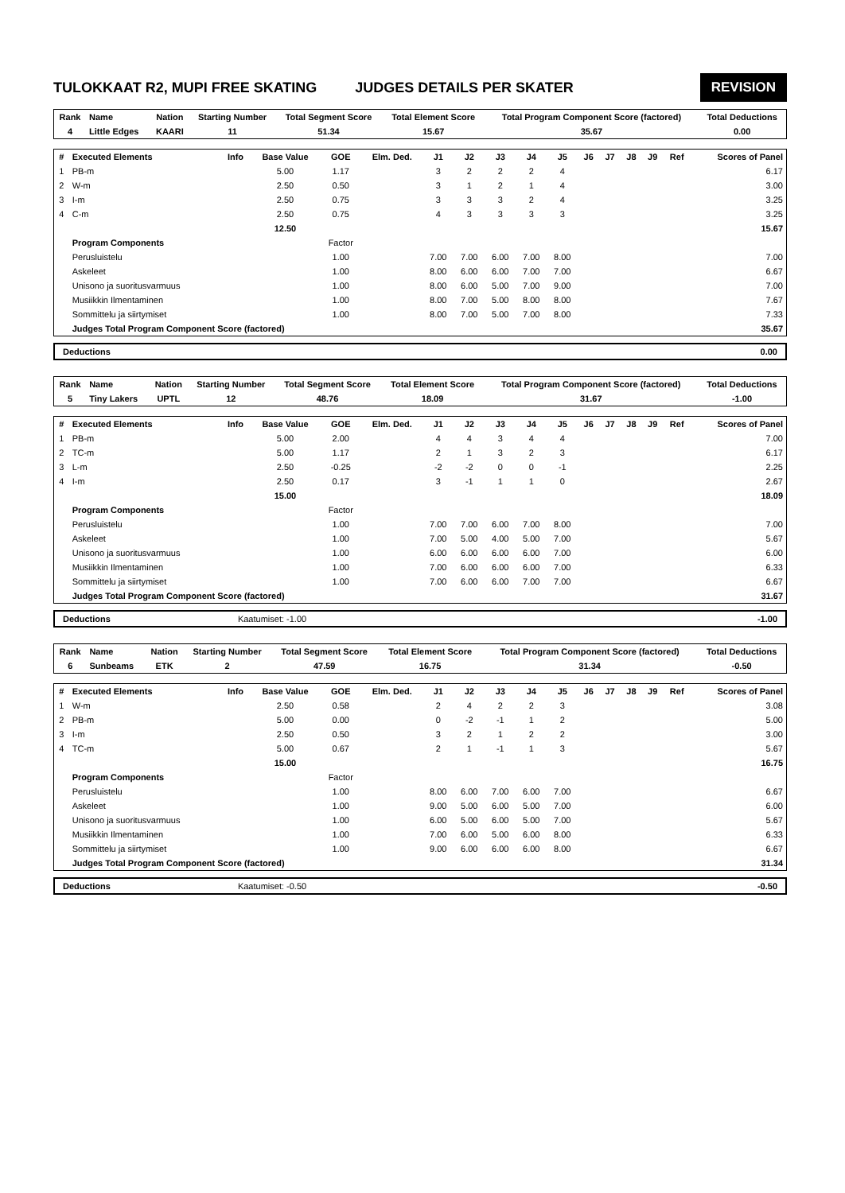TULOKKAAT R2, MUPI FREE SKATING
JUDGES DETAILS PER SKATER
REVISION
| Rank | Name | Nation | Starting Number | Total Segment Score | Total Element Score | Total Program Component Score (factored) | Total Deductions |
| --- | --- | --- | --- | --- | --- | --- | --- |
| 4 | Little Edges | KAARI | 11 | 51.34 | 15.67 | 35.67 | 0.00 |
| # | Executed Elements | Info | Base Value | GOE | Elm. Ded. | J1 | J2 | J3 | J4 | J5 | J6 | J7 | J8 | J9 | Ref | Scores of Panel |
| --- | --- | --- | --- | --- | --- | --- | --- | --- | --- | --- | --- | --- | --- | --- | --- | --- |
| 1 | PB-m | | 5.00 | 1.17 | | 3 | 2 | 2 | 2 | 4 | | | | | | 6.17 |
| 2 | W-m | | 2.50 | 0.50 | | 3 | 1 | 2 | 1 | 4 | | | | | | 3.00 |
| 3 | I-m | | 2.50 | 0.75 | | 3 | 3 | 3 | 2 | 4 | | | | | | 3.25 |
| 4 | C-m | | 2.50 | 0.75 | | 4 | 3 | 3 | 3 | 3 | | | | | | 3.25 |
| | | | 12.50 | | | | | | | | | | | | | 15.67 |
| | Program Components | | | Factor | | | | | | | | | | | | |
| | Perusluistelu | | | 1.00 | | 7.00 | 7.00 | 6.00 | 7.00 | 8.00 | | | | | | 7.00 |
| | Askeleet | | | 1.00 | | 8.00 | 6.00 | 6.00 | 7.00 | 7.00 | | | | | | 6.67 |
| | Unisono ja suoritusvarmuus | | | 1.00 | | 8.00 | 6.00 | 5.00 | 7.00 | 9.00 | | | | | | 7.00 |
| | Musiikkin Ilmentaminen | | | 1.00 | | 8.00 | 7.00 | 5.00 | 8.00 | 8.00 | | | | | | 7.67 |
| | Sommittelu ja siirtymiset | | | 1.00 | | 8.00 | 7.00 | 5.00 | 7.00 | 8.00 | | | | | | 7.33 |
| | Judges Total Program Component Score (factored) | | | | | | | | | | | | | | | 35.67 |
Deductions 0.00
| Rank | Name | Nation | Starting Number | Total Segment Score | Total Element Score | Total Program Component Score (factored) | Total Deductions |
| --- | --- | --- | --- | --- | --- | --- | --- |
| 5 | Tiny Lakers | UPTL | 12 | 48.76 | 18.09 | 31.67 | -1.00 |
| # | Executed Elements | Info | Base Value | GOE | Elm. Ded. | J1 | J2 | J3 | J4 | J5 | J6 | J7 | J8 | J9 | Ref | Scores of Panel |
| --- | --- | --- | --- | --- | --- | --- | --- | --- | --- | --- | --- | --- | --- | --- | --- | --- |
| 1 | PB-m | | 5.00 | 2.00 | | 4 | 4 | 3 | 4 | 4 | | | | | | 7.00 |
| 2 | TC-m | | 5.00 | 1.17 | | 2 | 1 | 3 | 2 | 3 | | | | | | 6.17 |
| 3 | L-m | | 2.50 | -0.25 | | -2 | -2 | 0 | 0 | -1 | | | | | | 2.25 |
| 4 | I-m | | 2.50 | 0.17 | | 3 | -1 | 1 | 1 | 0 | | | | | | 2.67 |
| | | | 15.00 | | | | | | | | | | | | | 18.09 |
| | Program Components | | | Factor | | | | | | | | | | | | |
| | Perusluistelu | | | 1.00 | | 7.00 | 7.00 | 6.00 | 7.00 | 8.00 | | | | | | 7.00 |
| | Askeleet | | | 1.00 | | 7.00 | 5.00 | 4.00 | 5.00 | 7.00 | | | | | | 5.67 |
| | Unisono ja suoritusvarmuus | | | 1.00 | | 6.00 | 6.00 | 6.00 | 6.00 | 7.00 | | | | | | 6.00 |
| | Musiikkin Ilmentaminen | | | 1.00 | | 7.00 | 6.00 | 6.00 | 6.00 | 7.00 | | | | | | 6.33 |
| | Sommittelu ja siirtymiset | | | 1.00 | | 7.00 | 6.00 | 6.00 | 7.00 | 7.00 | | | | | | 6.67 |
| | Judges Total Program Component Score (factored) | | | | | | | | | | | | | | | 31.67 |
Deductions Kaatumiset: -1.00 -1.00
| Rank | Name | Nation | Starting Number | Total Segment Score | Total Element Score | Total Program Component Score (factored) | Total Deductions |
| --- | --- | --- | --- | --- | --- | --- | --- |
| 6 | Sunbeams | ETK | 2 | 47.59 | 16.75 | 31.34 | -0.50 |
| # | Executed Elements | Info | Base Value | GOE | Elm. Ded. | J1 | J2 | J3 | J4 | J5 | J6 | J7 | J8 | J9 | Ref | Scores of Panel |
| --- | --- | --- | --- | --- | --- | --- | --- | --- | --- | --- | --- | --- | --- | --- | --- | --- |
| 1 | W-m | | 2.50 | 0.58 | | 2 | 4 | 2 | 2 | 3 | | | | | | 3.08 |
| 2 | PB-m | | 5.00 | 0.00 | | 0 | -2 | -1 | 1 | 2 | | | | | | 5.00 |
| 3 | I-m | | 2.50 | 0.50 | | 3 | 2 | 1 | 2 | 2 | | | | | | 3.00 |
| 4 | TC-m | | 5.00 | 0.67 | | 2 | 1 | -1 | 1 | 3 | | | | | | 5.67 |
| | | | 15.00 | | | | | | | | | | | | | 16.75 |
| | Program Components | | | Factor | | | | | | | | | | | | |
| | Perusluistelu | | | 1.00 | | 8.00 | 6.00 | 7.00 | 6.00 | 7.00 | | | | | | 6.67 |
| | Askeleet | | | 1.00 | | 9.00 | 5.00 | 6.00 | 5.00 | 7.00 | | | | | | 6.00 |
| | Unisono ja suoritusvarmuus | | | 1.00 | | 6.00 | 5.00 | 6.00 | 5.00 | 7.00 | | | | | | 5.67 |
| | Musiikkin Ilmentaminen | | | 1.00 | | 7.00 | 6.00 | 5.00 | 6.00 | 8.00 | | | | | | 6.33 |
| | Sommittelu ja siirtymiset | | | 1.00 | | 9.00 | 6.00 | 6.00 | 6.00 | 8.00 | | | | | | 6.67 |
| | Judges Total Program Component Score (factored) | | | | | | | | | | | | | | | 31.34 |
Deductions Kaatumiset: -0.50 -0.50